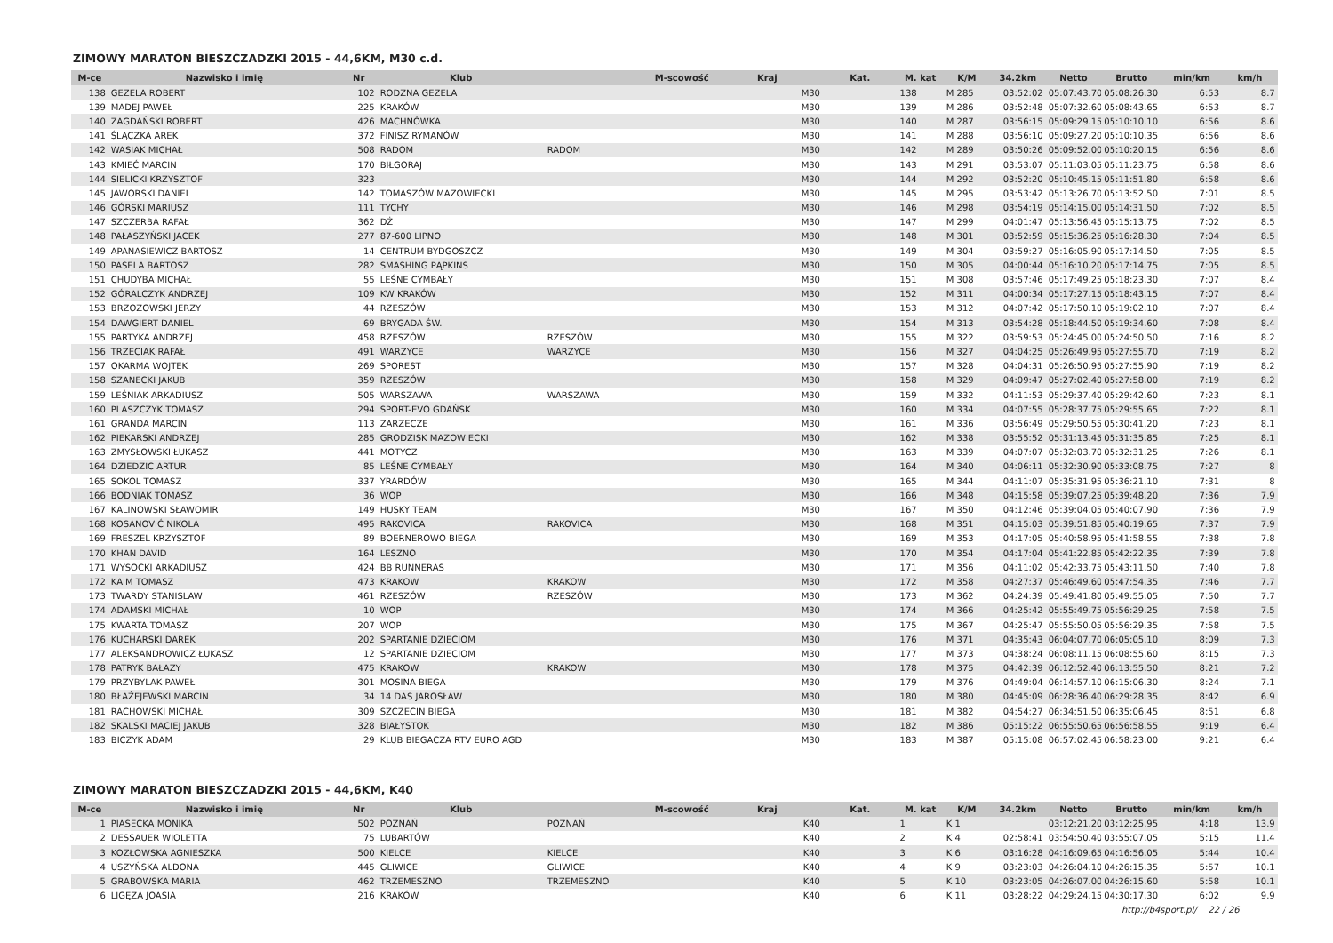ZIMOWY MARATON BIESZCZADZKI 2015 - 44,6KM, M30 c.d.
| M-ce | Nazwisko i imię | Nr | Klub | M-scowość | Kraj | Kat. | M. kat | K/M | 34.2km | Netto | Brutto | min/km | km/h |
| --- | --- | --- | --- | --- | --- | --- | --- | --- | --- | --- | --- | --- | --- |
| 138 | GEZELA ROBERT | 102 | RODZNA GEZELA | | M30 | | 138 | M 285 | 03:52:02 | 05:07:43.70 | 05:08:26.30 | 6:53 | 8.7 |
| 139 | MADEJ PAWEŁ | 225 | KRAKÓW | | M30 | | 139 | M 286 | 03:52:48 | 05:07:32.60 | 05:08:43.65 | 6:53 | 8.7 |
| 140 | ZAGDAŃSKI ROBERT | 426 | MACHNÓWKA | | M30 | | 140 | M 287 | 03:56:15 | 05:09:29.15 | 05:10:10.10 | 6:56 | 8.6 |
| 141 | ŚLĄCZKA AREK | 372 | FINISZ RYMANÓW | | M30 | | 141 | M 288 | 03:56:10 | 05:09:27.20 | 05:10:10.35 | 6:56 | 8.6 |
| 142 | WASIAK MICHAŁ | 508 | RADOM | RADOM | M30 | | 142 | M 289 | 03:50:26 | 05:09:52.00 | 05:10:20.15 | 6:56 | 8.6 |
| 143 | KMIEĆ MARCIN | 170 | BIŁGORAJ | | M30 | | 143 | M 291 | 03:53:07 | 05:11:03.05 | 05:11:23.75 | 6:58 | 8.6 |
| 144 | SIELICKI KRZYSZTOF | 323 | | | M30 | | 144 | M 292 | 03:52:20 | 05:10:45.15 | 05:11:51.80 | 6:58 | 8.6 |
| 145 | JAWORSKI DANIEL | 142 | TOMASZÓW MAZOWIECKI | | M30 | | 145 | M 295 | 03:53:42 | 05:13:26.70 | 05:13:52.50 | 7:01 | 8.5 |
| 146 | GÓRSKI MARIUSZ | 111 | TYCHY | | M30 | | 146 | M 298 | 03:54:19 | 05:14:15.00 | 05:14:31.50 | 7:02 | 8.5 |
| 147 | SZCZERBA RAFAŁ | 362 | DŻ | | M30 | | 147 | M 299 | 04:01:47 | 05:13:56.45 | 05:15:13.75 | 7:02 | 8.5 |
| 148 | PAŁASZYŃSKI JACEK | 277 | 87-600 LIPNO | | M30 | | 148 | M 301 | 03:52:59 | 05:15:36.25 | 05:16:28.30 | 7:04 | 8.5 |
| 149 | APANASIEWICZ BARTOSZ | 14 | CENTRUM BYDGOSZCZ | | M30 | | 149 | M 304 | 03:59:27 | 05:16:05.90 | 05:17:14.50 | 7:05 | 8.5 |
| 150 | PASELA BARTOSZ | 282 | SMASHING PĄPKINS | | M30 | | 150 | M 305 | 04:00:44 | 05:16:10.20 | 05:17:14.75 | 7:05 | 8.5 |
| 151 | CHUDYBA MICHAŁ | 55 | LEŚNE CYMBAŁY | | M30 | | 151 | M 308 | 03:57:46 | 05:17:49.25 | 05:18:23.30 | 7:07 | 8.4 |
| 152 | GÓRALCZYK ANDRZEJ | 109 | KW KRAKÓW | | M30 | | 152 | M 311 | 04:00:34 | 05:17:27.15 | 05:18:43.15 | 7:07 | 8.4 |
| 153 | BRZOZOWSKI JERZY | 44 | RZESZÓW | | M30 | | 153 | M 312 | 04:07:42 | 05:17:50.10 | 05:19:02.10 | 7:07 | 8.4 |
| 154 | DAWGIERT DANIEL | 69 | BRYGADA ŚW. | | M30 | | 154 | M 313 | 03:54:28 | 05:18:44.50 | 05:19:34.60 | 7:08 | 8.4 |
| 155 | PARTYKA ANDRZEJ | 458 | RZESZÓW | RZESZÓW | M30 | | 155 | M 322 | 03:59:53 | 05:24:45.00 | 05:24:50.50 | 7:16 | 8.2 |
| 156 | TRZECIAK RAFAŁ | 491 | WARZYCE | WARZYCE | M30 | | 156 | M 327 | 04:04:25 | 05:26:49.95 | 05:27:55.70 | 7:19 | 8.2 |
| 157 | OKARMA WOJTEK | 269 | SPOREST | | M30 | | 157 | M 328 | 04:04:31 | 05:26:50.95 | 05:27:55.90 | 7:19 | 8.2 |
| 158 | SZANECKI JAKUB | 359 | RZESZÓW | | M30 | | 158 | M 329 | 04:09:47 | 05:27:02.40 | 05:27:58.00 | 7:19 | 8.2 |
| 159 | LEŚNIAK ARKADIUSZ | 505 | WARSZAWA | WARSZAWA | M30 | | 159 | M 332 | 04:11:53 | 05:29:37.40 | 05:29:42.60 | 7:23 | 8.1 |
| 160 | PLASZCZYK TOMASZ | 294 | SPORT-EVO GDAŃSK | | M30 | | 160 | M 334 | 04:07:55 | 05:28:37.75 | 05:29:55.65 | 7:22 | 8.1 |
| 161 | GRANDA MARCIN | 113 | ZARZECZE | | M30 | | 161 | M 336 | 03:56:49 | 05:29:50.55 | 05:30:41.20 | 7:23 | 8.1 |
| 162 | PIEKARSKI ANDRZEJ | 285 | GRODZISK MAZOWIECKI | | M30 | | 162 | M 338 | 03:55:52 | 05:31:13.45 | 05:31:35.85 | 7:25 | 8.1 |
| 163 | ZMYSŁOWSKI ŁUKASZ | 441 | MOTYCZ | | M30 | | 163 | M 339 | 04:07:07 | 05:32:03.70 | 05:32:31.25 | 7:26 | 8.1 |
| 164 | DZIEDZIC ARTUR | 85 | LEŚNE CYMBAŁY | | M30 | | 164 | M 340 | 04:06:11 | 05:32:30.90 | 05:33:08.75 | 7:27 | 8 |
| 165 | SOKOL TOMASZ | 337 | YRARDÓW | | M30 | | 165 | M 344 | 04:11:07 | 05:35:31.95 | 05:36:21.10 | 7:31 | 8 |
| 166 | BODNIAK TOMASZ | 36 | WOP | | M30 | | 166 | M 348 | 04:15:58 | 05:39:07.25 | 05:39:48.20 | 7:36 | 7.9 |
| 167 | KALINOWSKI SŁAWOMIR | 149 | HUSKY TEAM | | M30 | | 167 | M 350 | 04:12:46 | 05:39:04.05 | 05:40:07.90 | 7:36 | 7.9 |
| 168 | KOSANOVIĆ NIKOLA | 495 | RAKOVICA | RAKOVICA | M30 | | 168 | M 351 | 04:15:03 | 05:39:51.85 | 05:40:19.65 | 7:37 | 7.9 |
| 169 | FRESZEL KRZYSZTOF | 89 | BOERNEROWO BIEGA | | M30 | | 169 | M 353 | 04:17:05 | 05:40:58.95 | 05:41:58.55 | 7:38 | 7.8 |
| 170 | KHAN DAVID | 164 | LESZNO | | M30 | | 170 | M 354 | 04:17:04 | 05:41:22.85 | 05:42:22.35 | 7:39 | 7.8 |
| 171 | WYSOCKI ARKADIUSZ | 424 | BB RUNNERAS | | M30 | | 171 | M 356 | 04:11:02 | 05:42:33.75 | 05:43:11.50 | 7:40 | 7.8 |
| 172 | KAIM TOMASZ | 473 | KRAKOW | KRAKOW | M30 | | 172 | M 358 | 04:27:37 | 05:46:49.60 | 05:47:54.35 | 7:46 | 7.7 |
| 173 | TWARDY STANISLAW | 461 | RZESZÓW | RZESZÓW | M30 | | 173 | M 362 | 04:24:39 | 05:49:41.80 | 05:49:55.05 | 7:50 | 7.7 |
| 174 | ADAMSKI MICHAŁ | 10 | WOP | | M30 | | 174 | M 366 | 04:25:42 | 05:55:49.75 | 05:56:29.25 | 7:58 | 7.5 |
| 175 | KWARTA TOMASZ | 207 | WOP | | M30 | | 175 | M 367 | 04:25:47 | 05:55:50.05 | 05:56:29.35 | 7:58 | 7.5 |
| 176 | KUCHARSKI DAREK | 202 | SPARTANIE DZIECIOM | | M30 | | 176 | M 371 | 04:35:43 | 06:04:07.70 | 06:05:05.10 | 8:09 | 7.3 |
| 177 | ALEKSANDROWICZ ŁUKASZ | 12 | SPARTANIE DZIECIOM | | M30 | | 177 | M 373 | 04:38:24 | 06:08:11.15 | 06:08:55.60 | 8:15 | 7.3 |
| 178 | PATRYK BAŁAZY | 475 | KRAKOW | KRAKOW | M30 | | 178 | M 375 | 04:42:39 | 06:12:52.40 | 06:13:55.50 | 8:21 | 7.2 |
| 179 | PRZYBYLAK PAWEŁ | 301 | MOSINA BIEGA | | M30 | | 179 | M 376 | 04:49:04 | 06:14:57.10 | 06:15:06.30 | 8:24 | 7.1 |
| 180 | BŁAŻEJEWSKI MARCIN | 34 | 14 DAS JAROSŁAW | | M30 | | 180 | M 380 | 04:45:09 | 06:28:36.40 | 06:29:28.35 | 8:42 | 6.9 |
| 181 | RACHOWSKI MICHAŁ | 309 | SZCZECIN BIEGA | | M30 | | 181 | M 382 | 04:54:27 | 06:34:51.50 | 06:35:06.45 | 8:51 | 6.8 |
| 182 | SKALSKI MACIEJ JAKUB | 328 | BIAŁYSTOK | | M30 | | 182 | M 386 | 05:15:22 | 06:55:50.65 | 06:56:58.55 | 9:19 | 6.4 |
| 183 | BICZYK ADAM | 29 | KLUB BIEGACZA RTV EURO AGD | | M30 | | 183 | M 387 | 05:15:08 | 06:57:02.45 | 06:58:23.00 | 9:21 | 6.4 |
ZIMOWY MARATON BIESZCZADZKI 2015 - 44,6KM, K40
| M-ce | Nazwisko i imię | Nr | Klub | M-scowość | Kraj | Kat. | M. kat | K/M | 34.2km | Netto | Brutto | min/km | km/h |
| --- | --- | --- | --- | --- | --- | --- | --- | --- | --- | --- | --- | --- | --- |
| 1 | PIASECKA MONIKA | 502 | POZNAŃ | POZNAŃ | K40 | | 1 | K 1 | | 03:12:21.20 | 03:12:25.95 | 4:18 | 13.9 |
| 2 | DESSAUER WIOLETTA | 75 | LUBARTÓW | | K40 | | 2 | K 4 | 02:58:41 | 03:54:50.40 | 03:55:07.05 | 5:15 | 11.4 |
| 3 | KOZŁOWSKA AGNIESZKA | 500 | KIELCE | KIELCE | K40 | | 3 | K 6 | 03:16:28 | 04:16:09.65 | 04:16:56.05 | 5:44 | 10.4 |
| 4 | USZYŃSKA ALDONA | 445 | GLIWICE | GLIWICE | K40 | | 4 | K 9 | 03:23:03 | 04:26:04.10 | 04:26:15.35 | 5:57 | 10.1 |
| 5 | GRABOWSKA MARIA | 462 | TRZEMESZNO | TRZEMESZNO | K40 | | 5 | K 10 | 03:23:05 | 04:26:07.00 | 04:26:15.60 | 5:58 | 10.1 |
| 6 | LIGĘZA JOASIA | 216 | KRAKÓW | | K40 | | 6 | K 11 | 03:28:22 | 04:29:24.15 | 04:30:17.30 | 6:02 | 9.9 |
http://b4sport.pl/ 22 / 26